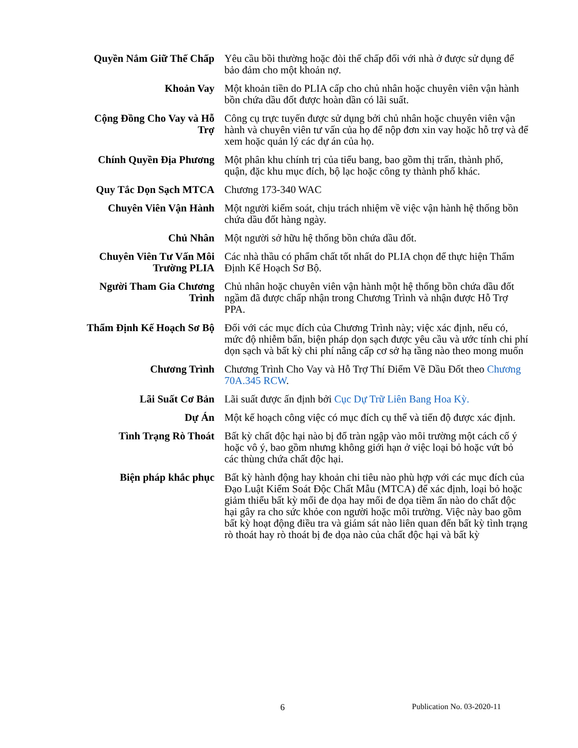| Quyền Nắm Giữ Thế Chấp | Yêu cầu bồi thường hoặc đòi thế chấp đối với nhà ở được sử dụng để bảo đảm cho một khoản nợ. |
| Khoản Vay | Một khoản tiền do PLIA cấp cho chủ nhân hoặc chuyên viên vận hành bồn chứa dầu đốt được hoàn dần có lãi suất. |
| Cộng Đồng Cho Vay và Hỗ Trợ | Công cụ trực tuyến được sử dụng bởi chủ nhân hoặc chuyên viên vận hành và chuyên viên tư vấn của họ để nộp đơn xin vay hoặc hỗ trợ và để xem hoặc quản lý các dự án của họ. |
| Chính Quyền Địa Phương | Một phân khu chính trị của tiểu bang, bao gồm thị trấn, thành phố, quận, đặc khu mục đích, bộ lạc hoặc công ty thành phố khác. |
| Quy Tắc Dọn Sạch MTCA | Chương 173-340 WAC |
| Chuyên Viên Vận Hành | Một người kiểm soát, chịu trách nhiệm về việc vận hành hệ thống bồn chứa dầu đốt hàng ngày. |
| Chủ Nhân | Một người sở hữu hệ thống bồn chứa dầu đốt. |
| Chuyên Viên Tư Vấn Môi Trường PLIA | Các nhà thầu có phẩm chất tốt nhất do PLIA chọn để thực hiện Thẩm Định Kế Hoạch Sơ Bộ. |
| Người Tham Gia Chương Trình | Chủ nhân hoặc chuyên viên vận hành một hệ thống bồn chứa dầu đốt ngầm đã được chấp nhận trong Chương Trình và nhận được Hỗ Trợ PPA. |
| Thẩm Định Kế Hoạch Sơ Bộ | Đối với các mục đích của Chương Trình này; việc xác định, nếu có, mức độ nhiễm bẩn, biện pháp dọn sạch được yêu cầu và ước tính chi phí dọn sạch và bất kỳ chi phí nâng cấp cơ sở hạ tầng nào theo mong muốn |
| Chương Trình | Chương Trình Cho Vay và Hỗ Trợ Thí Điểm Về Dầu Đốt theo Chương 70A.345 RCW . |
| Lãi Suất Cơ Bản | Lãi suất được ấn định bởi Cục Dự Trữ Liên Bang Hoa Kỳ. |
| Dự Án | Một kế hoạch công việc có mục đích cụ thể và tiến độ được xác định. |
| Tình Trạng Rò Thoát | Bất kỳ chất độc hại nào bị đổ tràn ngập vào môi trường một cách cố ý hoặc vô ý, bao gồm nhưng không giới hạn ở việc loại bỏ hoặc vứt bỏ các thùng chứa chất độc hại. |
| Biện pháp khắc phục | Bất kỳ hành động hay khoản chi tiêu nào phù hợp với các mục đích của Đạo Luật Kiểm Soát Độc Chất Mẫu (MTCA) để xác định, loại bỏ hoặc giảm thiểu bất kỳ mối đe dọa hay mối đe dọa tiềm ẩn nào do chất độc hại gây ra cho sức khỏe con người hoặc môi trường. Việc này bao gồm bất kỳ hoạt động điều tra và giám sát nào liên quan đến bất kỳ tình trạng rò thoát hay rò thoát bị đe dọa nào của chất độc hại và bất kỳ |
6 Publication No. 03-2020-11